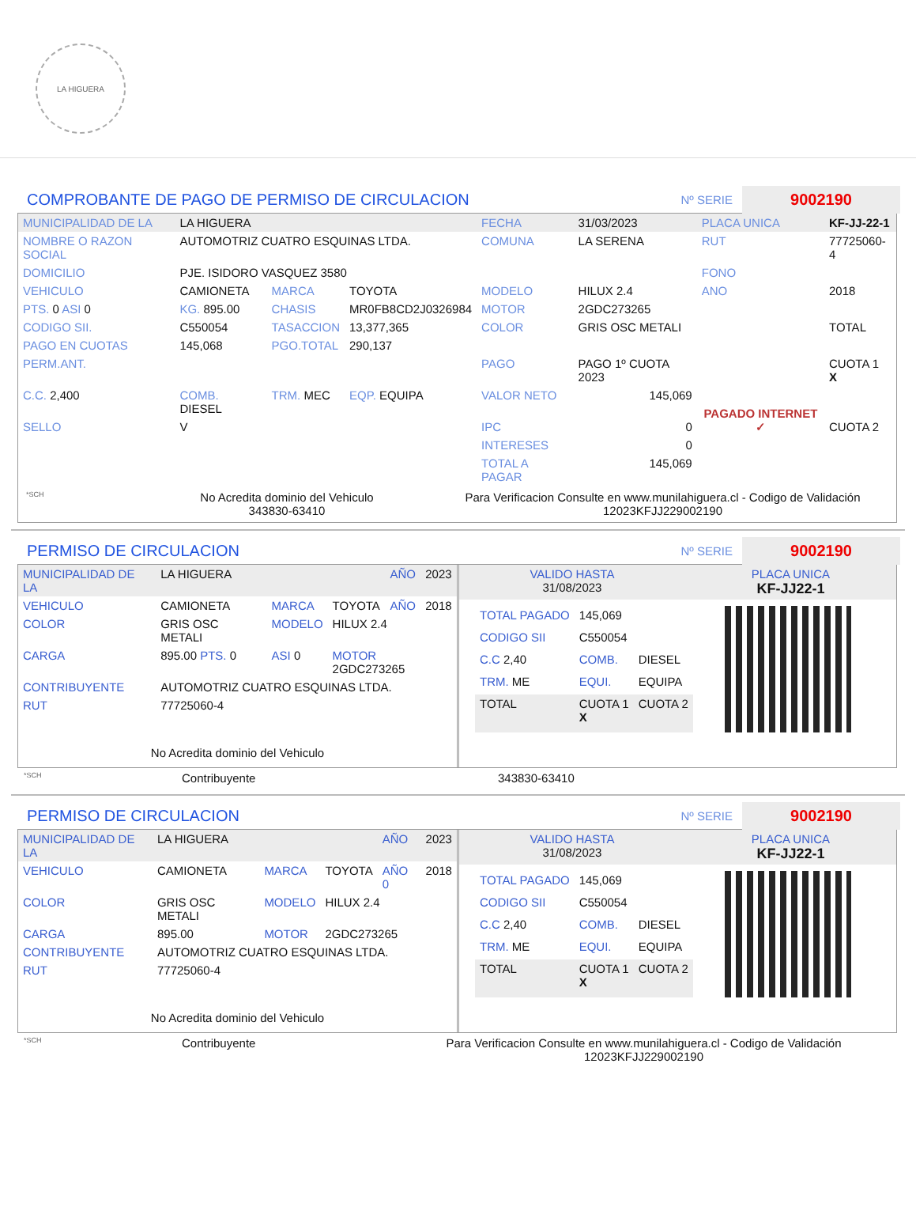LA HIGUERA
COMPROBANTE DE PAGO DE PERMISO DE CIRCULACION Nº SERIE 9002190
| MUNICIPALIDAD DE LA | LA HIGUERA | | | FECHA | 31/03/2023 | PLACA UNICA | KF-JJ-22-1 |
| NOMBRE O RAZON SOCIAL | AUTOMOTRIZ CUATRO ESQUINAS LTDA. | | | COMUNA | LA SERENA | RUT | 77725060-4 |
| DOMICILIO | PJE. ISIDORO VASQUEZ 3580 | | | | | FONO | |
| VEHICULO | CAMIONETA | MARCA | TOYOTA | MODELO | HILUX 2.4 | ANO | 2018 |
| PTS. 0 ASI 0 | KG. 895.00 | CHASIS | MR0FB8CD2J0326984 | MOTOR | 2GDC273265 | | |
| CODIGO SII. | C550054 | TASACCION | 13,377,365 | COLOR | GRIS OSC METALI | | TOTAL |
| PAGO EN CUOTAS | 145,068 | PGO.TOTAL | 290,137 | | | | |
| PERM.ANT. | | | | PAGO | PAGO 1º CUOTA 2023 | PAGADO INTERNET ✓ | CUOTA 1 X |
| C.C. 2,400 | COMB. DIESEL | TRM. MEC | EQP. EQUIPA | VALOR NETO | 145,069 | | |
| SELLO | V | | | IPC | 0 | | CUOTA 2 |
| | | | | INTERESES | 0 | | |
| | | | | TOTAL A PAGAR | 145,069 | | |
*SCH No Acredita dominio del Vehiculo
343830-63410 Para Verificacion Consulte en www.munilahiguera.cl - Codigo de Validación
12023KFJJ229002190
PERMISO DE CIRCULACION Nº SERIE 9002190
| MUNICIPALIDAD DE LA | LA HIGUERA | | | AÑO | 2023 |
| VEHICULO | CAMIONETA | MARCA | TOYOTA | AÑO | 2018 |
| COLOR | GRIS OSC METALI | MODELO | HILUX 2.4 | | |
| CARGA | 895.00 PTS. 0 | ASI 0 | MOTOR 2GDC273265 | | |
| CONTRIBUYENTE | AUTOMOTRIZ CUATRO ESQUINAS LTDA. | | | | |
| RUT | 77725060-4 | | | | |
No Acredita dominio del Vehiculo
| VALIDO HASTA 31/08/2023 | PLACA UNICA KF-JJ22-1 |
| TOTAL PAGADO | 145,069 | |
| CODIGO SII | C550054 | |
| C.C 2,40 | COMB. | DIESEL |
| TRM. ME | EQUI. | EQUIPA |
| TOTAL | CUOTA 1 X | CUOTA 2 |
*SCH Contribuyente 343830-63410
PERMISO DE CIRCULACION Nº SERIE 9002190
| MUNICIPALIDAD DE LA | LA HIGUERA | | | AÑO | 2023 |
| VEHICULO | CAMIONETA | MARCA | TOYOTA | AÑO 0 | 2018 |
| COLOR | GRIS OSC METALI | MODELO | HILUX 2.4 | | |
| CARGA | 895.00 | MOTOR | 2GDC273265 | | |
| CONTRIBUYENTE | AUTOMOTRIZ CUATRO ESQUINAS LTDA. | | | | |
| RUT | 77725060-4 | | | | |
No Acredita dominio del Vehiculo
| VALIDO HASTA 31/08/2023 | PLACA UNICA KF-JJ22-1 |
| TOTAL PAGADO | 145,069 | |
| CODIGO SII | C550054 | |
| C.C 2,40 | COMB. | DIESEL |
| TRM. ME | EQUI. | EQUIPA |
| TOTAL | CUOTA 1 X | CUOTA 2 |
*SCH Contribuyente Para Verificacion Consulte en www.munilahiguera.cl - Codigo de Validación
12023KFJJ229002190